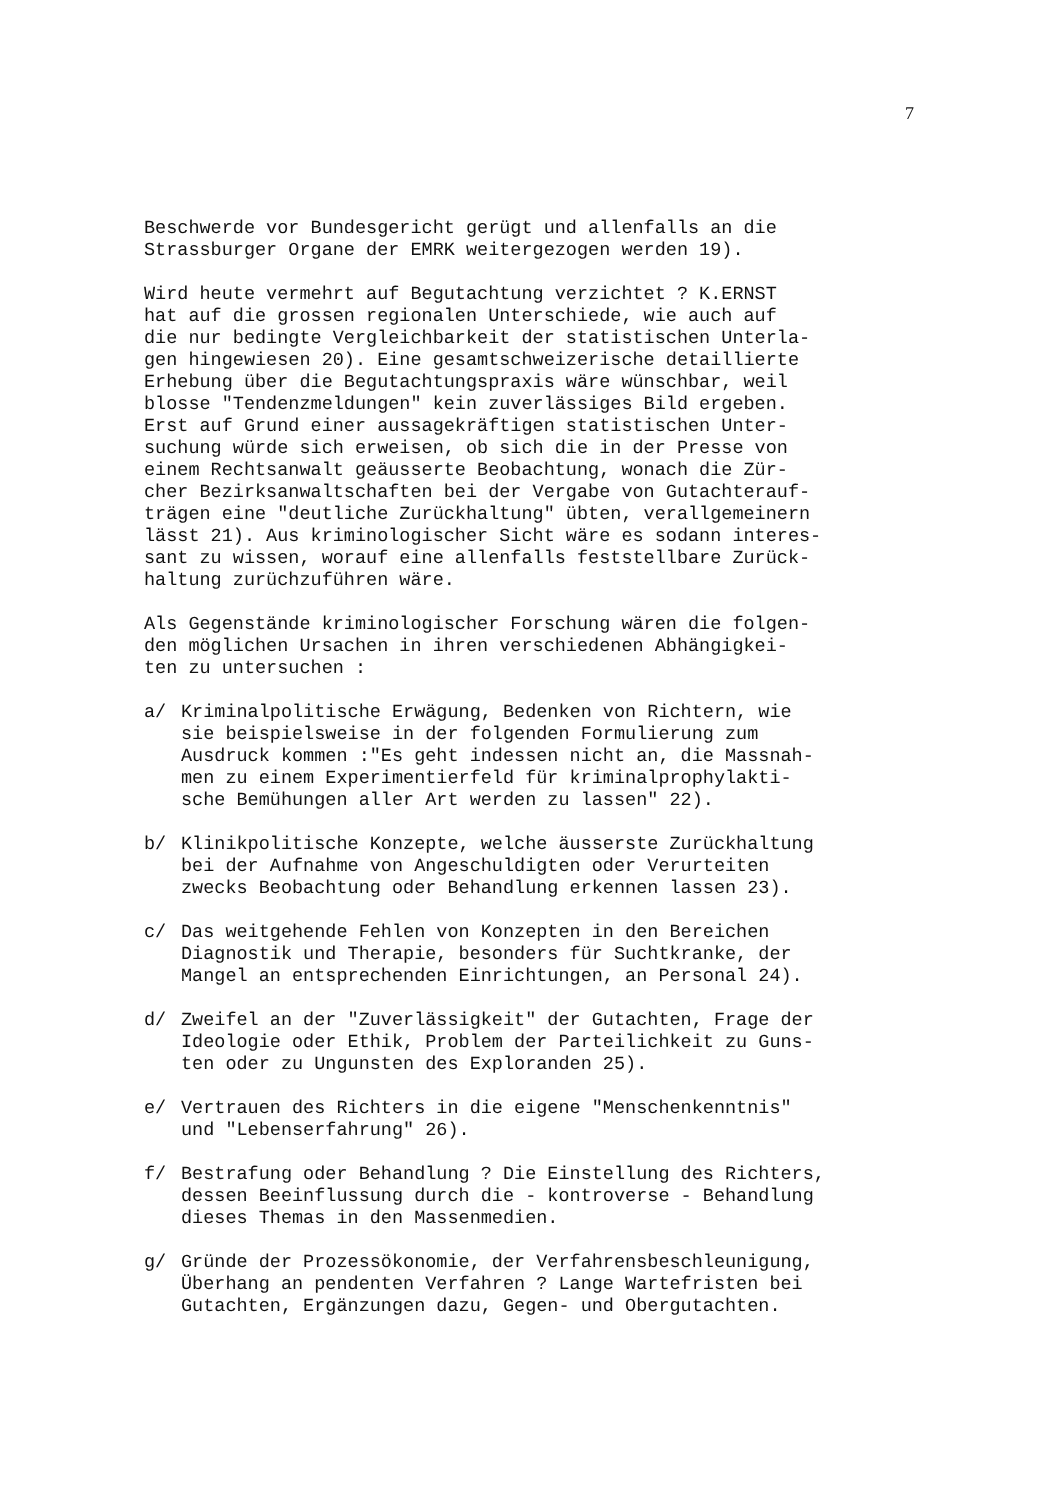7
Beschwerde vor Bundesgericht gerügt und allenfalls an die Strassburger Organe der EMRK weitergezogen werden 19).
Wird heute vermehrt auf Begutachtung verzichtet ? K.ERNST hat auf die grossen regionalen Unterschiede, wie auch auf die nur bedingte Vergleichbarkeit der statistischen Unterla- gen hingewiesen 20). Eine gesamtschweizerische detaillierte Erhebung über die Begutachtungspraxis wäre wünschbar, weil blosse "Tendenzmeldungen" kein zuverlässiges Bild ergeben. Erst auf Grund einer aussagekräftigen statistischen Unter- suchung würde sich erweisen, ob sich die in der Presse von einem Rechtsanwalt geäusserte Beobachtung, wonach die Zür- cher Bezirksanwaltschaften bei der Vergabe von Gutachterauf- trägen eine "deutliche Zurückhaltung" übten, verallgemeinern lässt 21). Aus kriminologischer Sicht wäre es sodann interes- sant zu wissen, worauf eine allenfalls feststellbare Zurück- haltung zurüchzuführen wäre.
Als Gegenstände kriminologischer Forschung wären die folgen- den möglichen Ursachen in ihren verschiedenen Abhängigkei- ten zu untersuchen :
a/ Kriminalpolitische Erwägung, Bedenken von Richtern, wie sie beispielsweise in der folgenden Formulierung zum Ausdruck kommen :"Es geht indessen nicht an, die Massnah- men zu einem Experimentierfeld für kriminalprophylakti- sche Bemühungen aller Art werden zu lassen" 22).
b/ Klinikpolitische Konzepte, welche äusserste Zurückhaltung bei der Aufnahme von Angeschuldigten oder Verurteiten zwecks Beobachtung oder Behandlung erkennen lassen 23).
c/ Das weitgehende Fehlen von Konzepten in den Bereichen Diagnostik und Therapie, besonders für Suchtkranke, der Mangel an entsprechenden Einrichtungen, an Personal 24).
d/ Zweifel an der "Zuverlässigkeit" der Gutachten, Frage der Ideologie oder Ethik, Problem der Parteilichkeit zu Guns- ten oder zu Ungunsten des Exploranden 25).
e/ Vertrauen des Richters in die eigene "Menschenkenntnis" und "Lebenserfahrung" 26).
f/ Bestrafung oder Behandlung ? Die Einstellung des Richters, dessen Beeinflussung durch die - kontroverse - Behandlung dieses Themas in den Massenmedien.
g/ Gründe der Prozessökonomie, der Verfahrensbeschleunigung, Überhang an pendenten Verfahren ? Lange Wartefristen bei Gutachten, Ergänzungen dazu, Gegen- und Obergutachten.